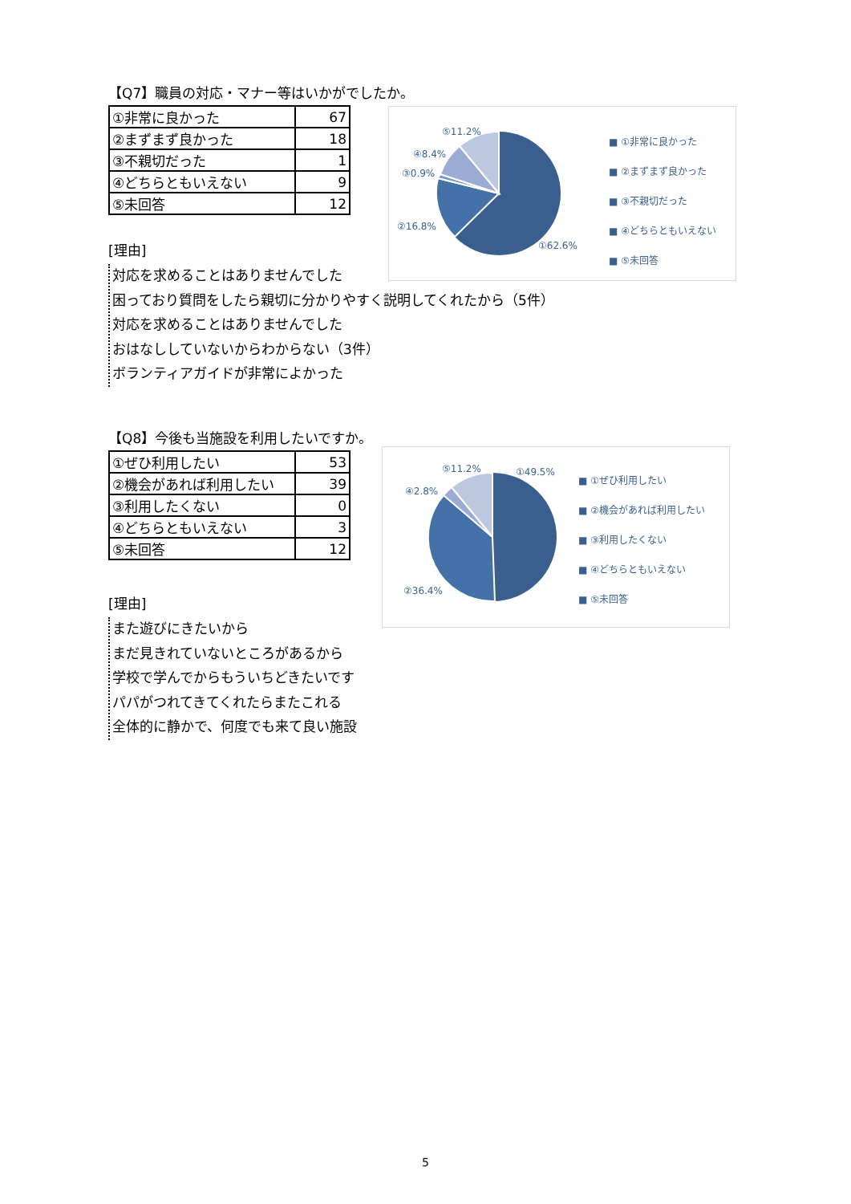【Q7】職員の対応・マナー等はいかがでしたか。
| ①非常に良かった | 67 |
| ②まずまず良かった | 18 |
| ③不親切だった | 1 |
| ④どちらともいえない | 9 |
| ⑤未回答 | 12 |
[理由]
対応を求めることはありませんでした
困っており質問をしたら親切に分かりやすく説明してくれたから（5件）
対応を求めることはありませんでした
おはなししていないからわからない（3件）
ボランティアガイドが非常によかった
⑤11.2%
④8.4%
③0.9%
②16.8%
①62.6%
■ ①非常に良かった
■ ②まずまず良かった
■ ③不親切だった
■ ④どちらともいえない
■ ⑤未回答
【Q8】今後も当施設を利用したいですか。
| ①ぜひ利用したい | 53 |
| ②機会があれば利用したい | 39 |
| ③利用したくない | 0 |
| ④どちらともいえない | 3 |
| ⑤未回答 | 12 |
[理由]
また遊びにきたいから
まだ見きれていないところがあるから
学校で学んでからもういちどきたいです
パパがつれてきてくれたらまたこれる
全体的に静かで、何度でも来て良い施設
⑤11.2% ①49.5%
④2.8%
②36.4%
■ ①ぜひ利用したい
■ ②機会があれば利用したい
■ ③利用したくない
■ ④どちらともいえない
■ ⑤未回答
5